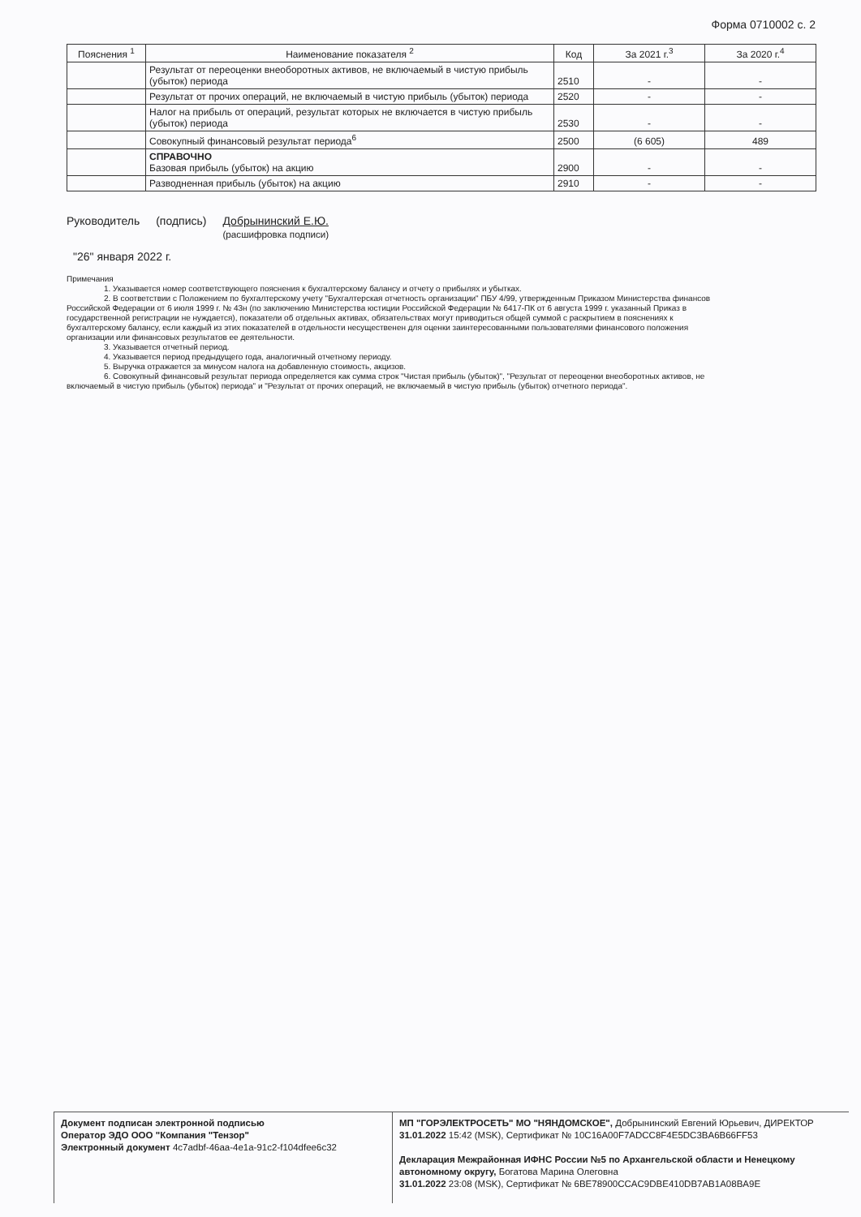Форма 0710002 с. 2
| Пояснения <sup>1</sup> | Наименование показателя <sup>2</sup> | Код | За 2021 г.<sup>3</sup> | За 2020 г.<sup>4</sup> |
| --- | --- | --- | --- | --- |
| | Результат от переоценки внеоборотных активов, не включаемый в чистую прибыль (убыток) периода | 2510 | - | - |
| | Результат от прочих операций, не включаемый в чистую прибыль (убыток) периода | 2520 | - | - |
| | Налог на прибыль от операций, результат которых не включается в чистую прибыль (убыток) периода | 2530 | - | - |
| | Совокупный финансовый результат периода<sup>6</sup> | 2500 | (6 605) | 489 |
| | СПРАВОЧНО Базовая прибыль (убыток) на акцию | 2900 | - | - |
| | Разводненная прибыль (убыток) на акцию | 2910 | - | - |
Руководитель (подпись) Добрынинский Е.Ю.
(расшифровка подписи)
"26" января 2022 г.
Примечания
1. Указывается номер соответствующего пояснения к бухгалтерскому балансу и отчету о прибылях и убытках.
2. В соответствии с Положением по бухгалтерскому учету "Бухгалтерская отчетность организации" ПБУ 4/99, утвержденным Приказом Министерства финансов Российской Федерации от 6 июля 1999 г. № 43н (по заключению Министерства юстиции Российской Федерации № 6417-ПК от 6 августа 1999 г. указанный Приказ в государственной регистрации не нуждается), показатели об отдельных активах, обязательствах могут приводиться общей суммой с раскрытием в пояснениях к бухгалтерскому балансу, если каждый из этих показателей в отдельности несущественен для оценки заинтересованными пользователями финансового положения организации или финансовых результатов ее деятельности.
3. Указывается отчетный период.
4. Указывается период предыдущего года, аналогичный отчетному периоду.
5. Выручка отражается за минусом налога на добавленную стоимость, акцизов.
6. Совокупный финансовый результат периода определяется как сумма строк "Чистая прибыль (убыток)", "Результат от переоценки внеоборотных активов, не включаемый в чистую прибыль (убыток) периода" и "Результат от прочих операций, не включаемый в чистую прибыль (убыток) отчетного периода".
Документ подписан электронной подписью
Оператор ЭДО ООО "Компания "Тензор"
Электронный документ 4c7adbf-46aa-4e1a-91c2-f104dfee6c32
МП "ГОРЭЛЕКТРОСЕТЬ" МО "НЯНДОМСКОЕ", Добрынинский Евгений Юрьевич, ДИРЕКТОР
31.01.2022 15:42 (MSK), Сертификат № 10C16A00F7ADCC8F4E5DC3BA6B66FF53
Декларация Межрайонная ИФНС России №5 по Архангельской области и Ненецкому автономному округу, Богатова Марина Олеговна
31.01.2022 23:08 (MSK), Сертификат № 6BE78900CCAC9DBE410DB7AB1A08BA9E